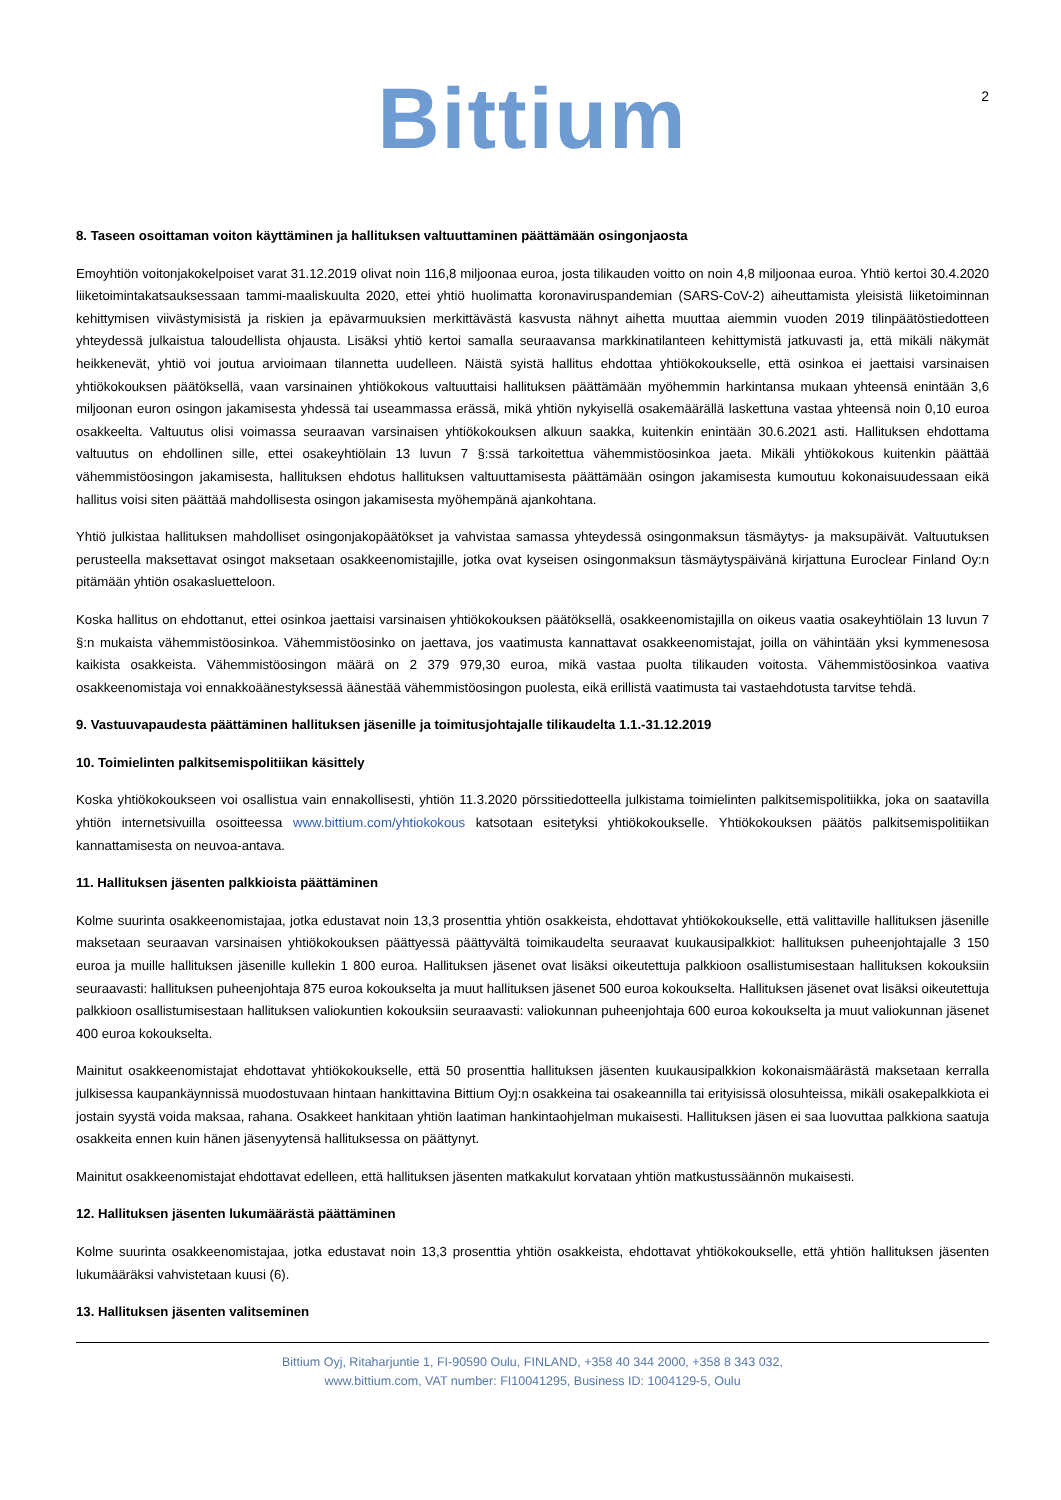Bittium
2
8. Taseen osoittaman voiton käyttäminen ja hallituksen valtuuttaminen päättämään osingonjaosta
Emoyhtiön voitonjakokelpoiset varat 31.12.2019 olivat noin 116,8 miljoonaa euroa, josta tilikauden voitto on noin 4,8 miljoonaa euroa. Yhtiö kertoi 30.4.2020 liiketoimintakatsauksessaan tammi-maaliskuulta 2020, ettei yhtiö huolimatta koronaviruspandemian (SARS-CoV-2) aiheuttamista yleisistä liiketoiminnan kehittymisen viivästymisistä ja riskien ja epävarmuuksien merkittävästä kasvusta nähnyt aihetta muuttaa aiemmin vuoden 2019 tilinpäätöstiedotteen yhteydessä julkaistua taloudellista ohjausta. Lisäksi yhtiö kertoi samalla seuraavansa markkinatilanteen kehittymistä jatkuvasti ja, että mikäli näkymät heikkenevät, yhtiö voi joutua arvioimaan tilannetta uudelleen. Näistä syistä hallitus ehdottaa yhtiökokoukselle, että osinkoa ei jaettaisi varsinaisen yhtiökokouksen päätöksellä, vaan varsinainen yhtiökokous valtuuttaisi hallituksen päättämään myöhemmin harkintansa mukaan yhteensä enintään 3,6 miljoonan euron osingon jakamisesta yhdessä tai useammassa erässä, mikä yhtiön nykyisellä osakemäärällä laskettuna vastaa yhteensä noin 0,10 euroa osakkeelta. Valtuutus olisi voimassa seuraavan varsinaisen yhtiökokouksen alkuun saakka, kuitenkin enintään 30.6.2021 asti. Hallituksen ehdottama valtuutus on ehdollinen sille, ettei osakeyhtiölain 13 luvun 7 §:ssä tarkoitettua vähemmistöosinkoa jaeta. Mikäli yhtiökokous kuitenkin päättää vähemmistöosingon jakamisesta, hallituksen ehdotus hallituksen valtuuttamisesta päättämään osingon jakamisesta kumoutuu kokonaisuudessaan eikä hallitus voisi siten päättää mahdollisesta osingon jakamisesta myöhempänä ajankohtana.
Yhtiö julkistaa hallituksen mahdolliset osingonjakopäätökset ja vahvistaa samassa yhteydessä osingonmaksun täsmäytys- ja maksupäivät. Valtuutuksen perusteella maksettavat osingot maksetaan osakkeenomistajille, jotka ovat kyseisen osingonmaksun täsmäytyspäivänä kirjattuna Euroclear Finland Oy:n pitämään yhtiön osakasluetteloon.
Koska hallitus on ehdottanut, ettei osinkoa jaettaisi varsinaisen yhtiökokouksen päätöksellä, osakkeenomistajilla on oikeus vaatia osakeyhtiölain 13 luvun 7 §:n mukaista vähemmistöosinkoa. Vähemmistöosinko on jaettava, jos vaatimusta kannattavat osakkeenomistajat, joilla on vähintään yksi kymmenesosa kaikista osakkeista. Vähemmistöosingon määrä on 2 379 979,30 euroa, mikä vastaa puolta tilikauden voitosta. Vähemmistöosinkoa vaativa osakkeenomistaja voi ennakkoäänestyksessä äänestää vähemmistöosingon puolesta, eikä erillistä vaatimusta tai vastaehdotusta tarvitse tehdä.
9. Vastuuvapaudesta päättäminen hallituksen jäsenille ja toimitusjohtajalle tilikaudelta 1.1.-31.12.2019
10. Toimielinten palkitsemispolitiikan käsittely
Koska yhtiökokoukseen voi osallistua vain ennakollisesti, yhtiön 11.3.2020 pörssitiedotteella julkistama toimielinten palkitsemispolitiikka, joka on saatavilla yhtiön internetsivuilla osoitteessa www.bittium.com/yhtiokokous katsotaan esitetyksi yhtiökokoukselle. Yhtiökokouksen päätös palkitsemispolitiikan kannattamisesta on neuvoa-antava.
11. Hallituksen jäsenten palkkioista päättäminen
Kolme suurinta osakkeenomistajaa, jotka edustavat noin 13,3 prosenttia yhtiön osakkeista, ehdottavat yhtiökokoukselle, että valittaville hallituksen jäsenille maksetaan seuraavan varsinaisen yhtiökokouksen päättyessä päättyvältä toimikaudelta seuraavat kuukausipalkkiot: hallituksen puheenjohtajalle 3 150 euroa ja muille hallituksen jäsenille kullekin 1 800 euroa. Hallituksen jäsenet ovat lisäksi oikeutettuja palkkioon osallistumisestaan hallituksen kokouksiin seuraavasti: hallituksen puheenjohtaja 875 euroa kokoukselta ja muut hallituksen jäsenet 500 euroa kokoukselta. Hallituksen jäsenet ovat lisäksi oikeutettuja palkkioon osallistumisestaan hallituksen valiokuntien kokouksiin seuraavasti: valiokunnan puheenjohtaja 600 euroa kokoukselta ja muut valiokunnan jäsenet 400 euroa kokoukselta.
Mainitut osakkeenomistajat ehdottavat yhtiökokoukselle, että 50 prosenttia hallituksen jäsenten kuukausipalkkion kokonaismäärästä maksetaan kerralla julkisessa kaupankäynnissä muodostuvaan hintaan hankittavina Bittium Oyj:n osakkeina tai osakeannilla tai erityisissä olosuhteissa, mikäli osakepalkkiota ei jostain syystä voida maksaa, rahana. Osakkeet hankitaan yhtiön laatiman hankintaohjelman mukaisesti. Hallituksen jäsen ei saa luovuttaa palkkiona saatuja osakkeita ennen kuin hänen jäsenyytensä hallituksessa on päättynyt.
Mainitut osakkeenomistajat ehdottavat edelleen, että hallituksen jäsenten matkakulut korvataan yhtiön matkustussäännön mukaisesti.
12. Hallituksen jäsenten lukumäärästä päättäminen
Kolme suurinta osakkeenomistajaa, jotka edustavat noin 13,3 prosenttia yhtiön osakkeista, ehdottavat yhtiökokoukselle, että yhtiön hallituksen jäsenten lukumääräksi vahvistetaan kuusi (6).
13. Hallituksen jäsenten valitseminen
Bittium Oyj, Ritaharjuntie 1, FI-90590 Oulu, FINLAND, +358 40 344 2000, +358 8 343 032,
www.bittium.com, VAT number: FI10041295, Business ID: 1004129-5, Oulu